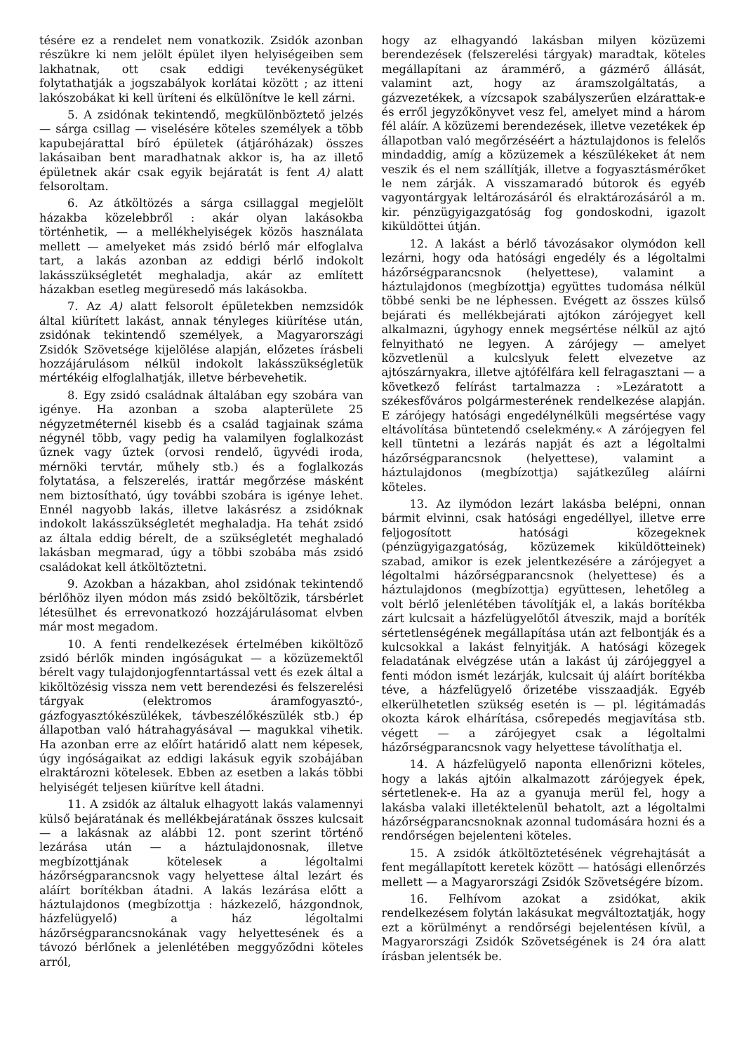tésére ez a rendelet nem vonatkozik. Zsidók azonban részükre ki nem jelölt épület ilyen helyiségeiben sem lakhatnak, ott csak eddigi tevékenységüket folytathatják a jogszabályok korlátai között ; az itteni lakószobákat ki kell üríteni és elkülönítve le kell zárni.
5. A zsidónak tekintendő, megkülönböztető jelzés — sárga csillag — viselésére köteles személyek a több kapubejárattal bíró épületek (átjáróházak) összes lakásaiban bent maradhatnak akkor is, ha az illető épületnek akár csak egyik bejáratát is fent A) alatt felsoroltam.
6. Az átköltözés a sárga csillaggal megjelölt házakba közelebbről : akár olyan lakásokba történhetik, — a mellékhelyiségek közös használata mellett — amelyeket más zsidó bérlő már elfoglalva tart, a lakás azonban az eddigi bérlő indokolt lakásszükségletét meghaladja, akár az említett házakban esetleg megüresedő más lakásokba.
7. Az A) alatt felsorolt épületekben nemzsidók által kiürített lakást, annak tényleges kiürítése után, zsidónak tekintendő személyek, a Magyarországi Zsidók Szövetsége kijelölése alapján, előzetes írásbeli hozzájárulásom nélkül indokolt lakásszükségletük mértékéig elfoglalhatják, illetve bérbevehetik.
8. Egy zsidó családnak általában egy szobára van igénye. Ha azonban a szoba alapterülete 25 négyzetméternél kisebb és a család tagjainak száma négynél több, vagy pedig ha valamilyen foglalkozást űznek vagy űztek (orvosi rendelő, ügyvédi iroda, mérnöki tervtár, műhely stb.) és a foglalkozás folytatása, a felszerelés, irattár megőrzése másként nem biztosítható, úgy további szobára is igénye lehet. Ennél nagyobb lakás, illetve lakásrész a zsidóknak indokolt lakásszükségletét meghaladja. Ha tehát zsidó az általa eddig bérelt, de a szükségletét meghaladó lakásban megmarad, úgy a többi szobába más zsidó családokat kell átköltöztetni.
9. Azokban a házakban, ahol zsidónak tekintendő bérlőhöz ilyen módon más zsidó beköltözik, társbérlet létesülhet és errevonatkozó hozzájárulásomat elvben már most megadom.
10. A fenti rendelkezések értelmében kiköltöző zsidó bérlők minden ingóságukat — a közüzemektől bérelt vagy tulajdonjogfenntartással vett és ezek által a kiköltözésig vissza nem vett berendezési és felszerelési tárgyak (elektromos áramfogyasztó-, gázfogyasztókészülékek, távbeszélőkészülék stb.) ép állapotban való hátrahagyásával — magukkal vihetik. Ha azonban erre az előírt határidő alatt nem képesek, úgy ingóságaikat az eddigi lakásuk egyik szobájában elraktározni kötelesek. Ebben az esetben a lakás többi helyiségét teljesen kiürítve kell átadni.
11. A zsidók az általuk elhagyott lakás valamennyi külső bejáratának és mellékbejáratának összes kulcsait — a lakásnak az alábbi 12. pont szerint történő lezárása után — a háztulajdonosnak, illetve megbízottjának kötelesek a légoltalmi házőrségparancsnok vagy helyettese által lezárt és aláírt borítékban átadni. A lakás lezárása előtt a háztulajdonos (megbízottja : házkezelő, házgondnok, házfelügyelő) a ház légoltalmi házőrségparancsnokának vagy helyettesének és a távozó bérlőnek a jelenlétében meggyőződni köteles arról,
hogy az elhagyandó lakásban milyen közüzemi berendezések (felszerelési tárgyak) maradtak, köteles megállapítani az árammérő, a gázmérő állását, valamint azt, hogy az áramszolgáltatás, a gázvezetékek, a vízcsapok szabályszerűen elzárattak-e és erről jegyzőkönyvet vesz fel, amelyet mind a három fél aláír. A közüzemi berendezések, illetve vezetékek ép állapotban való megőrzéséért a háztulajdonos is felelős mindaddig, amíg a közüzemek a készülékeket át nem veszik és el nem szállítják, illetve a fogyasztásmérőket le nem zárják. A visszamaradó bútorok és egyéb vagyontárgyak leltározásáról és elraktározásáról a m. kir. pénzügyigazgatóság fog gondoskodni, igazolt kiküldöttei útján.
12. A lakást a bérlő távozásakor olymódon kell lezárni, hogy oda hatósági engedély és a légoltalmi házőrségparancsnok (helyettese), valamint a háztulajdonos (megbízottja) együttes tudomása nélkül többé senki be ne léphessen. Evégett az összes külső bejárati és mellékbejárati ajtókon zárójegyet kell alkalmazni, úgyhogy ennek megsértése nélkül az ajtó felnyitható ne legyen. A zárójegy — amelyet közvetlenül a kulcslyuk felett elvezetve az ajtószárnyakra, illetve ajtófélfára kell felragasztani — a következő felírást tartalmazza : »Lezáratott a székesfőváros polgármesterének rendelkezése alapján. E zárójegy hatósági engedélynélküli megsértése vagy eltávolítása büntetendő cselekmény.« A zárójegyen fel kell tüntetni a lezárás napját és azt a légoltalmi házőrségparancsnok (helyettese), valamint a háztulajdonos (megbízottja) sajátkezűleg aláírni köteles.
13. Az ilymódon lezárt lakásba belépni, onnan bármit elvinni, csak hatósági engedéllyel, illetve erre feljogosított hatósági közegeknek (pénzügyigazgatóság, közüzemek kiküldötteinek) szabad, amikor is ezek jelentkezésére a zárójegyet a légoltalmi házőrségparancsnok (helyettese) és a háztulajdonos (megbízottja) együttesen, lehetőleg a volt bérlő jelenlétében távolítják el, a lakás borítékba zárt kulcsait a házfelügyelőtől átveszik, majd a boríték sértetlenségének megállapítása után azt felbontják és a kulcsokkal a lakást felnyitják. A hatósági közegek feladatának elvégzése után a lakást új zárójeggyel a fenti módon ismét lezárják, kulcsait új aláírt borítékba téve, a házfelügyelő őrizetébe visszaadják. Egyéb elkerülhetetlen szükség esetén is — pl. légitámadás okozta károk elhárítása, csőrepedés megjavítása stb. végett — a zárójegyet csak a légoltalmi házőrségparancsnok vagy helyettese távolíthatja el.
14. A házfelügyelő naponta ellenőrizni köteles, hogy a lakás ajtóin alkalmazott zárójegyek épek, sértetlenek-e. Ha az a gyanuja merül fel, hogy a lakásba valaki illetéktelenül behatolt, azt a légoltalmi házőrségparancsnoknak azonnal tudomására hozni és a rendőrségen bejelenteni köteles.
15. A zsidók átköltöztetésének végrehajtását a fent megállapított keretek között — hatósági ellenőrzés mellett — a Magyarországi Zsidók Szövetségére bízom.
16. Felhívom azokat a zsidókat, akik rendelkezésem folytán lakásukat megváltoztatják, hogy ezt a körülményt a rendőrségi bejelentésen kívül, a Magyarországi Zsidók Szövetségének is 24 óra alatt írásban jelentsék be.